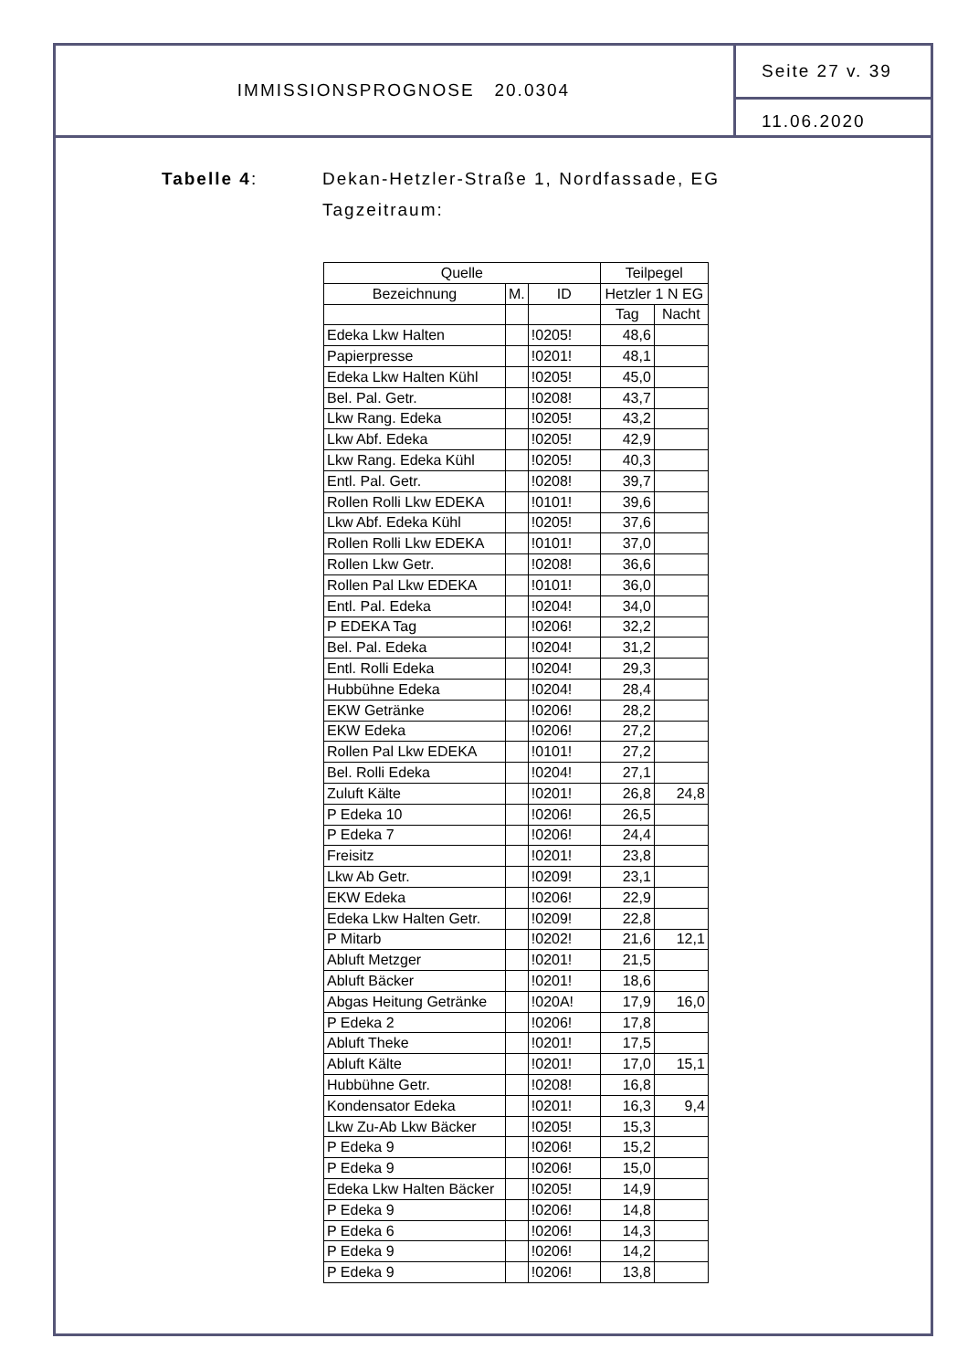IMMISSIONSPROGNOSE 20.0304
Seite 27 v. 39
11.06.2020
Tabelle 4: Dekan-Hetzler-Straße 1, Nordfassade, EG
Tagzeitraum:
| Quelle | | | Teilpegel | |
| --- | --- | --- | --- | --- |
| Bezeichnung | M. | ID | Hetzler 1 N EG | |
| | | | Tag | Nacht |
| Edeka Lkw Halten | | !0205! | 48,6 | |
| Papierpresse | | !0201! | 48,1 | |
| Edeka Lkw Halten Kühl | | !0205! | 45,0 | |
| Bel. Pal. Getr. | | !0208! | 43,7 | |
| Lkw Rang. Edeka | | !0205! | 43,2 | |
| Lkw Abf. Edeka | | !0205! | 42,9 | |
| Lkw Rang. Edeka Kühl | | !0205! | 40,3 | |
| Entl. Pal. Getr. | | !0208! | 39,7 | |
| Rollen Rolli Lkw EDEKA | | !0101! | 39,6 | |
| Lkw Abf. Edeka Kühl | | !0205! | 37,6 | |
| Rollen Rolli Lkw EDEKA | | !0101! | 37,0 | |
| Rollen Lkw Getr. | | !0208! | 36,6 | |
| Rollen Pal Lkw EDEKA | | !0101! | 36,0 | |
| Entl. Pal. Edeka | | !0204! | 34,0 | |
| P EDEKA Tag | | !0206! | 32,2 | |
| Bel. Pal. Edeka | | !0204! | 31,2 | |
| Entl. Rolli Edeka | | !0204! | 29,3 | |
| Hubbühne Edeka | | !0204! | 28,4 | |
| EKW Getränke | | !0206! | 28,2 | |
| EKW Edeka | | !0206! | 27,2 | |
| Rollen Pal Lkw EDEKA | | !0101! | 27,2 | |
| Bel. Rolli Edeka | | !0204! | 27,1 | |
| Zuluft Kälte | | !0201! | 26,8 | 24,8 |
| P Edeka 10 | | !0206! | 26,5 | |
| P Edeka 7 | | !0206! | 24,4 | |
| Freisitz | | !0201! | 23,8 | |
| Lkw Ab Getr. | | !0209! | 23,1 | |
| EKW Edeka | | !0206! | 22,9 | |
| Edeka Lkw Halten Getr. | | !0209! | 22,8 | |
| P Mitarb | | !0202! | 21,6 | 12,1 |
| Abluft Metzger | | !0201! | 21,5 | |
| Abluft Bäcker | | !0201! | 18,6 | |
| Abgas Heitung Getränke | | !020A! | 17,9 | 16,0 |
| P Edeka 2 | | !0206! | 17,8 | |
| Abluft Theke | | !0201! | 17,5 | |
| Abluft Kälte | | !0201! | 17,0 | 15,1 |
| Hubbühne Getr. | | !0208! | 16,8 | |
| Kondensator Edeka | | !0201! | 16,3 | 9,4 |
| Lkw Zu-Ab Lkw Bäcker | | !0205! | 15,3 | |
| P Edeka 9 | | !0206! | 15,2 | |
| P Edeka 9 | | !0206! | 15,0 | |
| Edeka Lkw Halten Bäcker | | !0205! | 14,9 | |
| P Edeka 9 | | !0206! | 14,8 | |
| P Edeka 6 | | !0206! | 14,3 | |
| P Edeka 9 | | !0206! | 14,2 | |
| P Edeka 9 | | !0206! | 13,8 | |